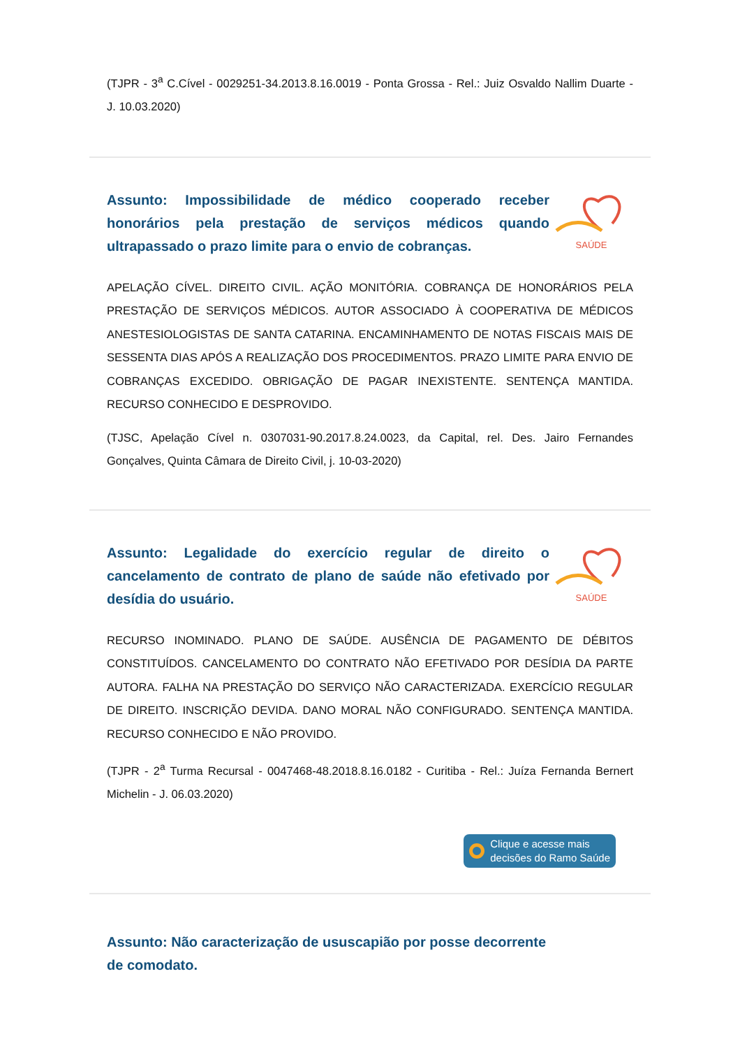(TJPR - 3<sup>a</sup> C.Cível - 0029251-34.2013.8.16.0019 - Ponta Grossa - Rel.: Juiz Osvaldo Nallim Duarte - J. 10.03.2020)
Assunto: Impossibilidade de médico cooperado receber honorários pela prestação de serviços médicos quando ultrapassado o prazo limite para o envio de cobranças.
SAÚDE
APELAÇÃO CÍVEL. DIREITO CIVIL. AÇÃO MONITÓRIA. COBRANÇA DE HONORÁRIOS PELA PRESTAÇÃO DE SERVIÇOS MÉDICOS. AUTOR ASSOCIADO À COOPERATIVA DE MÉDICOS ANESTESIOLOGISTAS DE SANTA CATARINA. ENCAMINHAMENTO DE NOTAS FISCAIS MAIS DE SESSENTA DIAS APÓS A REALIZAÇÃO DOS PROCEDIMENTOS. PRAZO LIMITE PARA ENVIO DE COBRANÇAS EXCEDIDO. OBRIGAÇÃO DE PAGAR INEXISTENTE. SENTENÇA MANTIDA. RECURSO CONHECIDO E DESPROVIDO.
(TJSC, Apelação Cível n. 0307031-90.2017.8.24.0023, da Capital, rel. Des. Jairo Fernandes Gonçalves, Quinta Câmara de Direito Civil, j. 10-03-2020)
Assunto: Legalidade do exercício regular de direito o cancelamento de contrato de plano de saúde não efetivado por desídia do usuário.
SAÚDE
RECURSO INOMINADO. PLANO DE SAÚDE. AUSÊNCIA DE PAGAMENTO DE DÉBITOS CONSTITUÍDOS. CANCELAMENTO DO CONTRATO NÃO EFETIVADO POR DESÍDIA DA PARTE AUTORA. FALHA NA PRESTAÇÃO DO SERVIÇO NÃO CARACTERIZADA. EXERCÍCIO REGULAR DE DIREITO. INSCRIÇÃO DEVIDA. DANO MORAL NÃO CONFIGURADO. SENTENÇA MANTIDA. RECURSO CONHECIDO E NÃO PROVIDO.
(TJPR - 2<sup>a</sup> Turma Recursal - 0047468-48.2018.8.16.0182 - Curitiba - Rel.: Juíza Fernanda Bernert Michelin - J. 06.03.2020)
Clique e acesse mais
decisões do Ramo Saúde
Assunto: Não caracterização de ususcapião por posse decorrente de comodato.